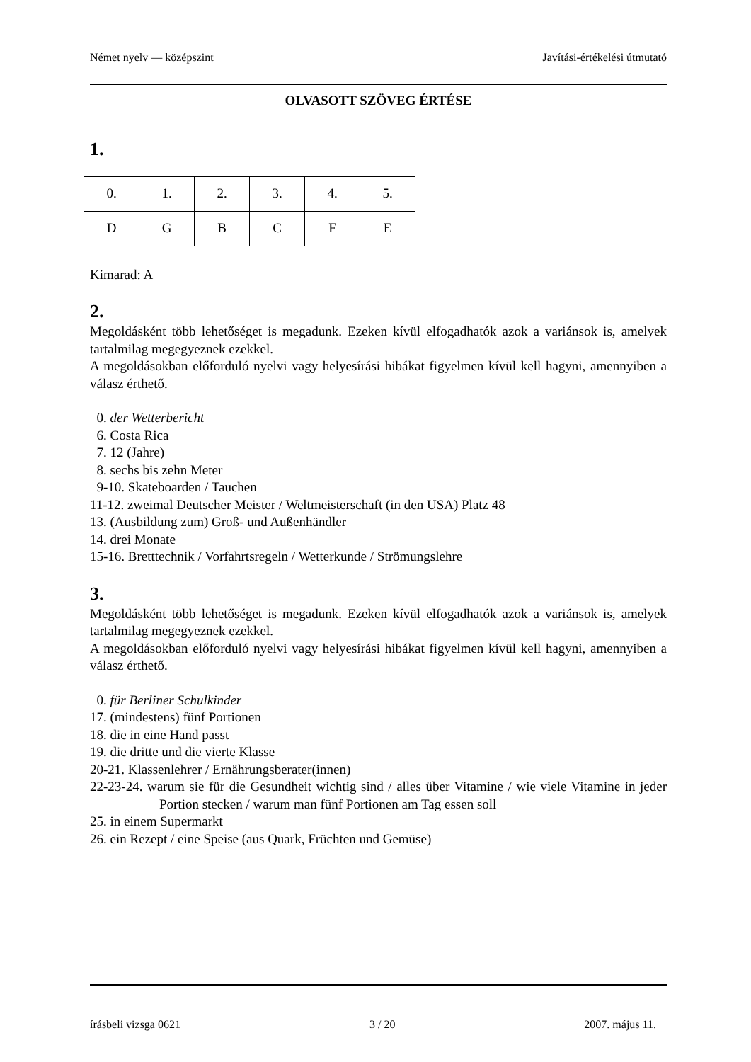Német nyelv — középszint Javítási-értékelési útmutató
OLVASOTT SZÖVEG ÉRTÉSE
1.
| 0. | 1. | 2. | 3. | 4. | 5. |
| D | G | B | C | F | E |
Kimarad: A
2.
Megoldásként több lehetőséget is megadunk. Ezeken kívül elfogadhatók azok a variánsok is, amelyek tartalmilag megegyeznek ezekkel.
A megoldásokban előforduló nyelvi vagy helyesírási hibákat figyelmen kívül kell hagyni, amennyiben a válasz érthető.
0. der Wetterbericht
6. Costa Rica
7. 12 (Jahre)
8. sechs bis zehn Meter
9-10. Skateboarden / Tauchen
11-12. zweimal Deutscher Meister / Weltmeisterschaft (in den USA) Platz 48
13. (Ausbildung zum) Groß- und Außenhändler
14. drei Monate
15-16. Bretttechnik / Vorfahrtsregeln / Wetterkunde / Strömungslehre
3.
Megoldásként több lehetőséget is megadunk. Ezeken kívül elfogadhatók azok a variánsok is, amelyek tartalmilag megegyeznek ezekkel.
A megoldásokban előforduló nyelvi vagy helyesírási hibákat figyelmen kívül kell hagyni, amennyiben a válasz érthető.
0. für Berliner Schulkinder
17. (mindestens) fünf Portionen
18. die in eine Hand passt
19. die dritte und die vierte Klasse
20-21. Klassenlehrer / Ernährungsberater(innen)
22-23-24. warum sie für die Gesundheit wichtig sind / alles über Vitamine / wie viele Vitamine in jeder Portion stecken / warum man fünf Portionen am Tag essen soll
25. in einem Supermarkt
26. ein Rezept / eine Speise (aus Quark, Früchten und Gemüse)
írásbeli vizsga 0621 3 / 20 2007. május 11.